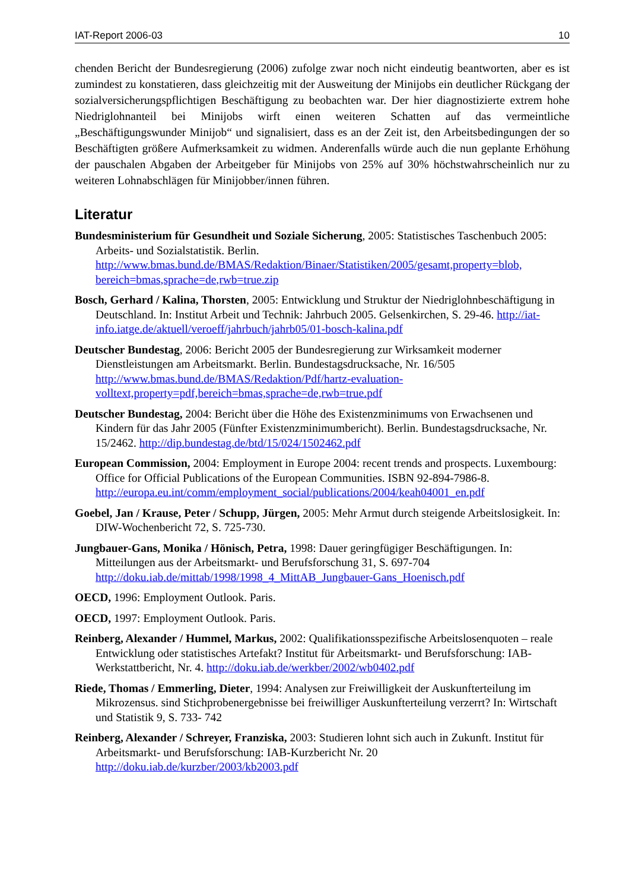IAT-Report 2006-03 10
chenden Bericht der Bundesregierung (2006) zufolge zwar noch nicht eindeutig beantworten, aber es ist zumindest zu konstatieren, dass gleichzeitig mit der Ausweitung der Minijobs ein deutlicher Rückgang der sozialversicherungspflichtigen Beschäftigung zu beobachten war. Der hier diagnostizierte extrem hohe Niedriglohnanteil bei Minijobs wirft einen weiteren Schatten auf das vermeintliche „Beschäftigungswunder Minijob“ und signalisiert, dass es an der Zeit ist, den Arbeitsbedingungen der so Beschäftigten größere Aufmerksamkeit zu widmen. Anderenfalls würde auch die nun geplante Erhöhung der pauschalen Abgaben der Arbeitgeber für Minijobs von 25% auf 30% höchstwahrscheinlich nur zu weiteren Lohnabschlägen für Minijobber/innen führen.
Literatur
Bundesministerium für Gesundheit und Soziale Sicherung, 2005: Statistisches Taschenbuch 2005: Arbeits- und Sozialstatistik. Berlin. http://www.bmas.bund.de/BMAS/Redaktion/Binaer/Statistiken/2005/gesamt,property=blob, bereich=bmas,sprache=de,rwb=true.zip
Bosch, Gerhard / Kalina, Thorsten, 2005: Entwicklung und Struktur der Niedriglohnbeschäftigung in Deutschland. In: Institut Arbeit und Technik: Jahrbuch 2005. Gelsenkirchen, S. 29-46. http://iat-info.iatge.de/aktuell/veroeff/jahrbuch/jahrb05/01-bosch-kalina.pdf
Deutscher Bundestag, 2006: Bericht 2005 der Bundesregierung zur Wirksamkeit moderner Dienstleistungen am Arbeitsmarkt. Berlin. Bundestagsdrucksache, Nr. 16/505 http://www.bmas.bund.de/BMAS/Redaktion/Pdf/hartz-evaluation-volltext,property=pdf,bereich=bmas,sprache=de,rwb=true.pdf
Deutscher Bundestag, 2004: Bericht über die Höhe des Existenzminimums von Erwachsenen und Kindern für das Jahr 2005 (Fünfter Existenzminimumbericht). Berlin. Bundestagsdrucksache, Nr. 15/2462. http://dip.bundestag.de/btd/15/024/1502462.pdf
European Commission, 2004: Employment in Europe 2004: recent trends and prospects. Luxembourg: Office for Official Publications of the European Communities. ISBN 92-894-7986-8. http://europa.eu.int/comm/employment_social/publications/2004/keah04001_en.pdf
Goebel, Jan / Krause, Peter / Schupp, Jürgen, 2005: Mehr Armut durch steigende Arbeitslosigkeit. In: DIW-Wochenbericht 72, S. 725-730.
Jungbauer-Gans, Monika / Hönisch, Petra, 1998: Dauer geringfügiger Beschäftigungen. In: Mitteilungen aus der Arbeitsmarkt- und Berufsforschung 31, S. 697-704 http://doku.iab.de/mittab/1998/1998_4_MittAB_Jungbauer-Gans_Hoenisch.pdf
OECD, 1996: Employment Outlook. Paris.
OECD, 1997: Employment Outlook. Paris.
Reinberg, Alexander / Hummel, Markus, 2002: Qualifikationsspezifische Arbeitslosenquoten – reale Entwicklung oder statistisches Artefakt? Institut für Arbeitsmarkt- und Berufsforschung: IAB-Werkstattbericht, Nr. 4. http://doku.iab.de/werkber/2002/wb0402.pdf
Riede, Thomas / Emmerling, Dieter, 1994: Analysen zur Freiwilligkeit der Auskunfterteilung im Mikrozensus. sind Stichprobenergebnisse bei freiwilliger Auskunfterteilung verzerrt? In: Wirtschaft und Statistik 9, S. 733- 742
Reinberg, Alexander / Schreyer, Franziska, 2003: Studieren lohnt sich auch in Zukunft. Institut für Arbeitsmarkt- und Berufsforschung: IAB-Kurzbericht Nr. 20 http://doku.iab.de/kurzber/2003/kb2003.pdf